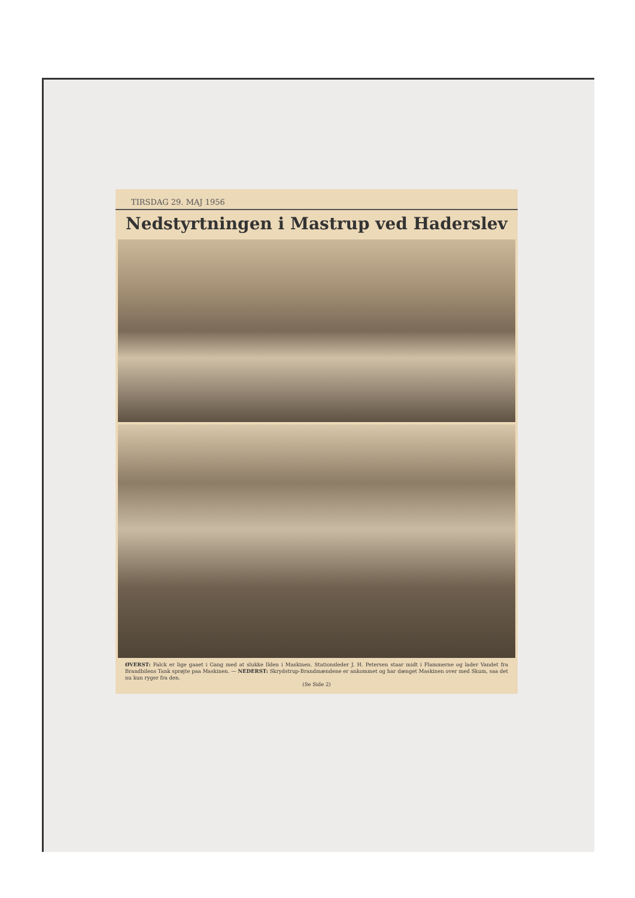TIRSDAG 29. MAJ 1956
Nedstyrtningen i Mastrup ved Haderslev
ØVERST: Falck er lige gaaet i Gang med at slukke Ilden i Maskinen. Stationsleder J. H. Petersen staar midt i Flammerne og lader Vandet fra Brandbilens Tank sprøjte paa Maskinen. — NEDERST: Skrydstrup-Brandmændene er ankommet og har dænget Maskinen over med Skum, saa det nu kun ryger fra den.
(Se Side 2)